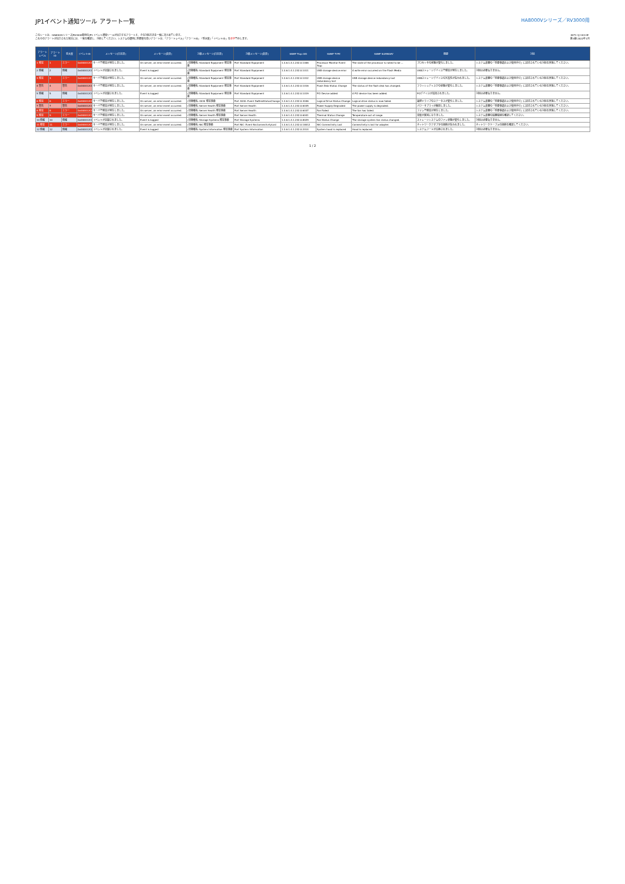JP1イベント通知ツール アラート一覧
HA8000Vシリーズ／RV3000用
このシートは、HA8000Vシリーズ/RV3000専用のJP1イベント通知ツールが出力するアラートと、その対処方法を一覧にまとめています。
これらのアラートが出力された場合には、一覧を確認し、対処してください。システムの運用に重要度の高いアラートは、「アラートレベル」「アラートID」「重大度」「イベントID」を赤字で示します。
4071-1J-103-0E
第4版 2022年1月
| アラート レベル | アラート ID | 重大度 | イベントID | メッセージ(日本語) | メッセージ(英語) | 対象メッセージ(日本語) | 対象メッセージ(英語) | SNMP Trap OID | SNMP TYPE | SNMP SUMMARY | 概要 | 対処 |
| --- | --- | --- | --- | --- | --- | --- | --- | --- | --- | --- | --- | --- |
| 1 障害 | 1 | エラー | 0x000012C0 | サーバで障害が発生しました。 | On server, an error event occurred. | (旧機種名: Standard Equipment 障害事象 | Port Standard Equipment | 1.3.6.1.4.1.232.0.1006 | Processor Monitor Event Trap | The state of the processor is noted to be ... | プロセッサの状態が変化しました。 | システム装置の「重要事項および使用手引」に記述されている対処を実施してください。 |
| 2 情報 | 2 | 情報 | 0x000012C0 | イベントが記録されました。 | Event is logged | (旧機種名: Standard Equipment 障害事象 | Port Standard Equipment | 1.3.6.1.4.1.232.0.1011 | USB storage device error | A write error occurred on the Flash Media | USBストレージデバイスで障害が発生しました。 | 対処は必要ありません。 |
| 3 障害 | 3 | エラー | 0x000012C0 | サーバで障害が発生しました。 | On server, an error event occurred. | (旧機種名: Standard Equipment 障害事象 | Port Standard Equipment | 1.3.6.1.4.1.232.0.1012 | USB storage device redundancy lost | USB storage device redundancy lost | USBストレージデバイスの冗長性が失われました。 | システム装置の「重要事項および使用手引」に記述されている対処を実施してください。 |
| 4 警告 | 4 | 警告 | 0x000012C0 | サーバで障害が発生しました。 | On server, an error event occurred. | (旧機種名: Standard Equipment 障害事象 | Port Standard Equipment | 1.3.6.1.4.1.232.0.1016 | Flash Disk Status Change | The status of the flash disk has changed. | フラッシュディスクの状態が変化しました。 | システム装置の「重要事項および使用手引」に記述されている対処を実施してください。 |
| 5 情報 | 5 | 情報 | 0x000012C0 | イベントが記録されました。 | Event is logged | (旧機種名: Standard Equipment 障害事象 | Port Standard Equipment | 1.3.6.1.4.1.232.0.1019 | PCI Device added | A PCI device has been added. | PCIデバイスが追加されました。 | 対処は必要ありません。 |
| 6 障害 | 6 | エラー | 0x000012C0 | サーバで障害が発生しました。 | On server, an error event occurred. | (旧機種名: 4030 障害事象 | Port 4030: Event DaDiskStatusChange | 1.3.6.1.4.1.232.0.3046 | Logical Drive Status Change | Logical drive status is now failed. | 論理ドライブのステータスが変化しました。 | システム装置の「重要事項および使用手引」に記述されている対処を実施してください。 |
| 7 警告 | 7 | 警告 | 0x000012C0 | サーバで障害が発生しました。 | On server, an error event occurred. | (旧機種名: Server Health 障害事象 | Port Server Health | 1.3.6.1.4.1.232.0.6035 | Power Supply Degraded | The power supply is degraded. | パワーサプライが縮退しました。 | システム装置の「重要事項および使用手引」に記述されている対処を実施してください。 |
| 8 障害 | 8 | エラー | 0x000012C0 | サーバで障害が発生しました。 | On server, an error event occurred. | (旧機種名: Server Health 障害事象 | Port Server Health | 1.3.6.1.4.1.232.0.6037 | Fan Failed | The fan has failed. | ファンで障害が発生しました。 | システム装置の「重要事項および使用手引」に記述されている対処を実施してください。 |
| 9 障害 | 9 | エラー | 0x000012C0 | サーバで障害が発生しました。 | On server, an error event occurred. | (旧機種名: Server Health 障害事象 | Port Server Health | 1.3.6.1.4.1.232.0.6041 | Thermal Status Change | Temperature out of range. | 温度が異常になりました。 | システム装置の設置環境を確認してください。 |
| 10 情報 | 10 | 情報 | 0x000012C0 | イベントが記録されました。 | Event is logged | (旧機種名: Storage Systems 障害事象 | Port Storage Systems | 1.3.6.1.4.1.232.0.8029 | Fan Status Change | The storage system fan status changed. | ストレージシステムのファン状態が変化しました。 | 対処は必要ありません。 |
| 11 障害 | 11 | エラー | 0x000012C0 | サーバで障害が発生しました。 | On server, an error event occurred. | (旧機種名: NIC 障害事象 | Port NIC: Event NicConnectivityLost | 1.3.6.1.4.1.232.0.18012 | NIC Connectivity Lost | Connectivity is lost for adapter. | ネットワークアダプタの接続が失われました。 | ネットワークケーブルの接続を確認してください。 |
| 12 情報 | 12 | 情報 | 0x000012C0 | イベントが記録されました。 | Event is logged | (旧機種名: System Information 障害事象 | Port System Information | 1.3.6.1.4.1.232.0.2014 | System hood is replaced | Hood is replaced. | システムフードが交換されました。 | 対処は必要ありません。 |
1 / 2